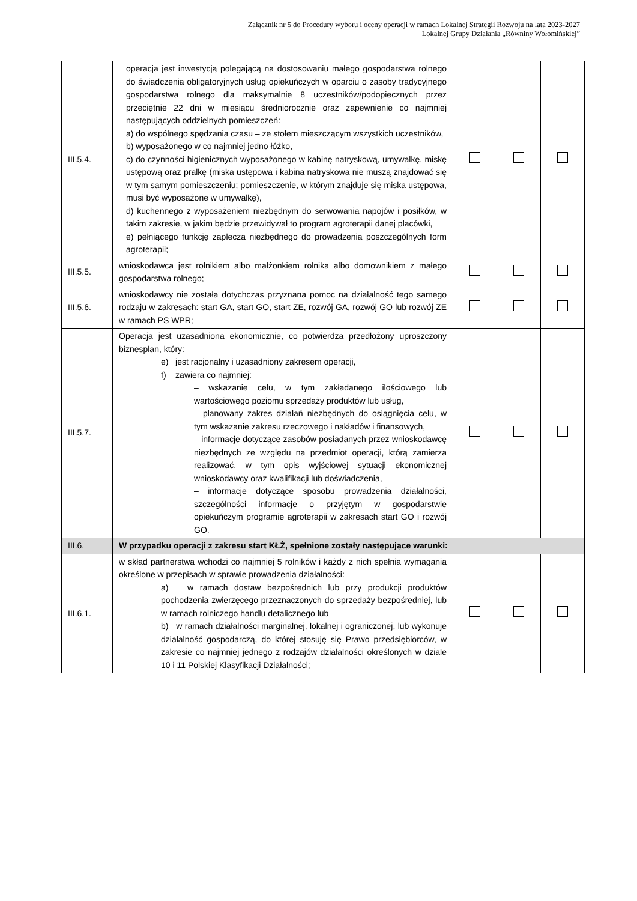Załącznik nr 5 do Procedury wyboru i oceny operacji w ramach Lokalnej Strategii Rozwoju na lata 2023-2027
Lokalnej Grupy Działania „Równiny Wołomińskiej”
| III.5.4. | operacja jest inwestycją polegającą na dostosowaniu małego gospodarstwa rolnego do świadczenia obligatoryjnych usług opiekuńczych w oparciu o zasoby tradycyjnego gospodarstwa rolnego dla maksymalnie 8 uczestników/podopiecznych przez przeciętnie 22 dni w miesiącu średniorocznie oraz zapewnienie co najmniej następujących oddzielnych pomieszczeń: a) do wspólnego spędzania czasu – ze stołem mieszczącym wszystkich uczestników, b) wyposażonego w co najmniej jedno łóżko, c) do czynności higienicznych wyposażonego w kabinę natryskową, umywalkę, miskę ustępową oraz pralkę (miska ustępowa i kabina natryskowa nie muszą znajdować się w tym samym pomieszczeniu; pomieszczenie, w którym znajduje się miska ustępowa, musi być wyposażone w umywalkę), d) kuchennego z wyposażeniem niezbędnym do serwowania napojów i posiłków, w takim zakresie, w jakim będzie przewidywał to program agroterapii danej placówki, e) pełniącego funkcję zaplecza niezbędnego do prowadzenia poszczególnych form agroterapii; | | | |
| III.5.5. | wnioskodawca jest rolnikiem albo małżonkiem rolnika albo domownikiem z małego gospodarstwa rolnego; | | | |
| III.5.6. | wnioskodawcy nie została dotychczas przyznana pomoc na działalność tego samego rodzaju w zakresach: start GA, start GO, start ZE, rozwój GA, rozwój GO lub rozwój ZE w ramach PS WPR; | | | |
| III.5.7. | Operacja jest uzasadniona ekonomicznie, co potwierdza przedłożony uproszczony biznesplan, który: e) jest racjonalny i uzasadniony zakresem operacji, f) zawiera co najmniej: – wskazanie celu, w tym zakładanego ilościowego lub wartościowego poziomu sprzedaży produktów lub usług, – planowany zakres działań niezbędnych do osiągnięcia celu, w tym wskazanie zakresu rzeczowego i nakładów i finansowych, – informacje dotyczące zasobów posiadanych przez wnioskodawcę niezbędnych ze względu na przedmiot operacji, którą zamierza realizować, w tym opis wyjściowej sytuacji ekonomicznej wnioskodawcy oraz kwalifikacji lub doświadczenia, – informacje dotyczące sposobu prowadzenia działalności, szczególności informacje o przyjętym w gospodarstwie opiekuńczym programie agroterapii w zakresach start GO i rozwój GO. | | | |
| III.6. | W przypadku operacji z zakresu start KŁŻ, spełnione zostały następujące warunki: | | | |
| III.6.1. | w skład partnerstwa wchodzi co najmniej 5 rolników i każdy z nich spełnia wymagania określone w przepisach w sprawie prowadzenia działalności: a) w ramach dostaw bezpośrednich lub przy produkcji produktów pochodzenia zwierzęcego przeznaczonych do sprzedaży bezpośredniej, lub w ramach rolniczego handlu detalicznego lub b) w ramach działalności marginalnej, lokalnej i ograniczonej, lub wykonuje działalność gospodarczą, do której stosuję się Prawo przedsiębiorców, w zakresie co najmniej jednego z rodzajów działalności określonych w dziale 10 i 11 Polskiej Klasyfikacji Działalności; | | | |